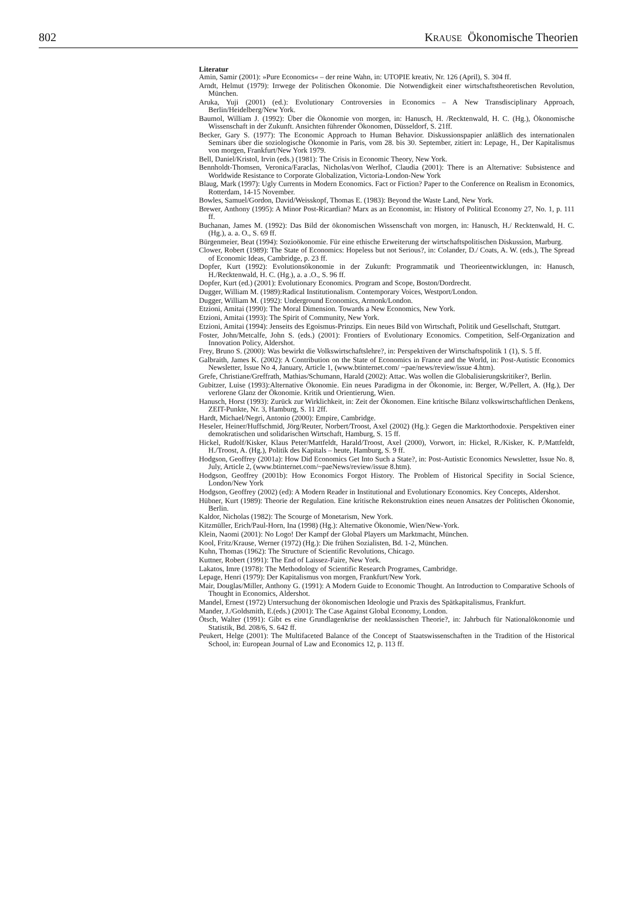802 KRAUSE Ökonomische Theorien
Literatur
Amin, Samir (2001): »Pure Economics« – der reine Wahn, in: UTOPIE kreativ, Nr. 126 (April), S. 304 ff.
Arndt, Helmut (1979): Irrwege der Politischen Ökonomie. Die Notwendigkeit einer wirtschaftstheoretischen Revolution, München.
Aruka, Yuji (2001) (ed.): Evolutionary Controversies in Economics – A New Transdisciplinary Approach, Berlin/Heidelberg/New York.
Baumol, William J. (1992): Über die Ökonomie von morgen, in: Hanusch, H. /Recktenwald, H. C. (Hg.), Ökonomische Wissenschaft in der Zukunft. Ansichten führender Ökonomen, Düsseldorf, S. 21ff.
Becker, Gary S. (1977): The Economic Approach to Human Behavior. Diskussionspapier anläßlich des internationalen Seminars über die soziologische Ökonomie in Paris, vom 28. bis 30. September, zitiert in: Lepage, H., Der Kapitalismus von morgen, Frankfurt/New York 1979.
Bell, Daniel/Kristol, Irvin (eds.) (1981): The Crisis in Economic Theory, New York.
Bennholdt-Thomsen, Veronica/Faraclas, Nicholas/von Werlhof, Claudia (2001): There is an Alternative: Subsistence and Worldwide Resistance to Corporate Globalization, Victoria-London-New York
Blaug, Mark (1997): Ugly Currents in Modern Economics. Fact or Fiction? Paper to the Conference on Realism in Economics, Rotterdam, 14-15 November.
Bowles, Samuel/Gordon, David/Weisskopf, Thomas E. (1983): Beyond the Waste Land, New York.
Brewer, Anthony (1995): A Minor Post-Ricardian? Marx as an Economist, in: History of Political Economy 27, No. 1, p. 111 ff.
Buchanan, James M. (1992): Das Bild der ökonomischen Wissenschaft von morgen, in: Hanusch, H./ Recktenwald, H. C. (Hg.), a. a. O., S. 69 ff.
Bürgenmeier, Beat (1994): Sozioökonomie. Für eine ethische Erweiterung der wirtschaftspolitischen Diskussion, Marburg.
Clower, Robert (1989): The State of Economics: Hopeless but not Serious?, in: Colander, D./ Coats, A. W. (eds.), The Spread of Economic Ideas, Cambridge, p. 23 ff.
Dopfer, Kurt (1992): Evolutionsökonomie in der Zukunft: Programmatik und Theorieentwicklungen, in: Hanusch, H./Recktenwald, H. C. (Hg.), a. a .O., S. 96 ff.
Dopfer, Kurt (ed.) (2001): Evolutionary Economics. Program and Scope, Boston/Dordrecht.
Dugger, William M. (1989):Radical Institutionalism. Contemporary Voices, Westport/London.
Dugger, William M. (1992): Underground Economics, Armonk/London.
Etzioni, Amitai (1990): The Moral Dimension. Towards a New Economics, New York.
Etzioni, Amitai (1993): The Spirit of Community, New York.
Etzioni, Amitai (1994): Jenseits des Egoismus-Prinzips. Ein neues Bild von Wirtschaft, Politik und Gesellschaft, Stuttgart.
Foster, John/Metcalfe, John S. (eds.) (2001): Frontiers of Evolutionary Economics. Competition, Self-Organization and Innovation Policy, Aldershot.
Frey, Bruno S. (2000): Was bewirkt die Volkswirtschaftslehre?, in: Perspektiven der Wirtschaftspolitik 1 (1), S. 5 ff.
Galbraith, James K. (2002): A Contribution on the State of Economics in France and the World, in: Post-Autistic Economics Newsletter, Issue No 4, January, Article 1, (www.btinternet.com/ ~pae/news/review/issue 4.htm).
Grefe, Christiane/Greffrath, Mathias/Schumann, Harald (2002): Attac. Was wollen die Globalisierungskritiker?, Berlin.
Gubitzer, Luise (1993):Alternative Ökonomie. Ein neues Paradigma in der Ökonomie, in: Berger, W./Pellert, A. (Hg.), Der verlorene Glanz der Ökonomie. Kritik und Orientierung, Wien.
Hanusch, Horst (1993): Zurück zur Wirklichkeit, in: Zeit der Ökonomen. Eine kritische Bilanz volkswirtschaftlichen Denkens, ZEIT-Punkte, Nr. 3, Hamburg, S. 11 2ff.
Hardt, Michael/Negri, Antonio (2000): Empire, Cambridge.
Heseler, Heiner/Huffschmid, Jörg/Reuter, Norbert/Troost, Axel (2002) (Hg.): Gegen die Marktorthodoxie. Perspektiven einer demokratischen und solidarischen Wirtschaft, Hamburg, S. 15 ff.
Hickel, Rudolf/Kisker, Klaus Peter/Mattfeldt, Harald/Troost, Axel (2000), Vorwort, in: Hickel, R./Kisker, K. P./Mattfeldt, H./Troost, A. (Hg.), Politik des Kapitals – heute, Hamburg, S. 9 ff.
Hodgson, Geoffrey (2001a): How Did Economics Get Into Such a State?, in: Post-Autistic Economics Newsletter, Issue No. 8, July, Article 2, (www.btinternet.com/~paeNews/review/issue 8.htm).
Hodgson, Geoffrey (2001b): How Economics Forgot History. The Problem of Historical Specifity in Social Science, London/New York
Hodgson, Geoffrey (2002) (ed): A Modern Reader in Institutional and Evolutionary Economics. Key Concepts, Aldershot.
Hübner, Kurt (1989): Theorie der Regulation. Eine kritische Rekonstruktion eines neuen Ansatzes der Politischen Ökonomie, Berlin.
Kaldor, Nicholas (1982): The Scourge of Monetarism, New York.
Kitzmüller, Erich/Paul-Horn, Ina (1998) (Hg.): Alternative Ökonomie, Wien/New-York.
Klein, Naomi (2001): No Logo! Der Kampf der Global Players um Marktmacht, München.
Kool, Fritz/Krause, Werner (1972) (Hg.): Die frühen Sozialisten, Bd. 1-2, München.
Kuhn, Thomas (1962): The Structure of Scientific Revolutions, Chicago.
Kuttner, Robert (1991): The End of Laissez-Faire, New York.
Lakatos, Imre (1978): The Methodology of Scientific Research Programes, Cambridge.
Lepage, Henri (1979): Der Kapitalismus von morgen, Frankfurt/New York.
Mair, Douglas/Miller, Anthony G. (1991): A Modern Guide to Economic Thought. An Introduction to Comparative Schools of Thought in Economics, Aldershot.
Mandel, Ernest (1972) Untersuchung der ökonomischen Ideologie und Praxis des Spätkapitalismus, Frankfurt.
Mander, J./Goldsmith, E.(eds.) (2001): The Case Against Global Economy, London.
Ötsch, Walter (1991): Gibt es eine Grundlagenkrise der neoklassischen Theorie?, in: Jahrbuch für Nationalökonomie und Statistik, Bd. 208/6, S. 642 ff.
Peukert, Helge (2001): The Multifaceted Balance of the Concept of Staatswissenschaften in the Tradition of the Historical School, in: European Journal of Law and Economics 12, p. 113 ff.